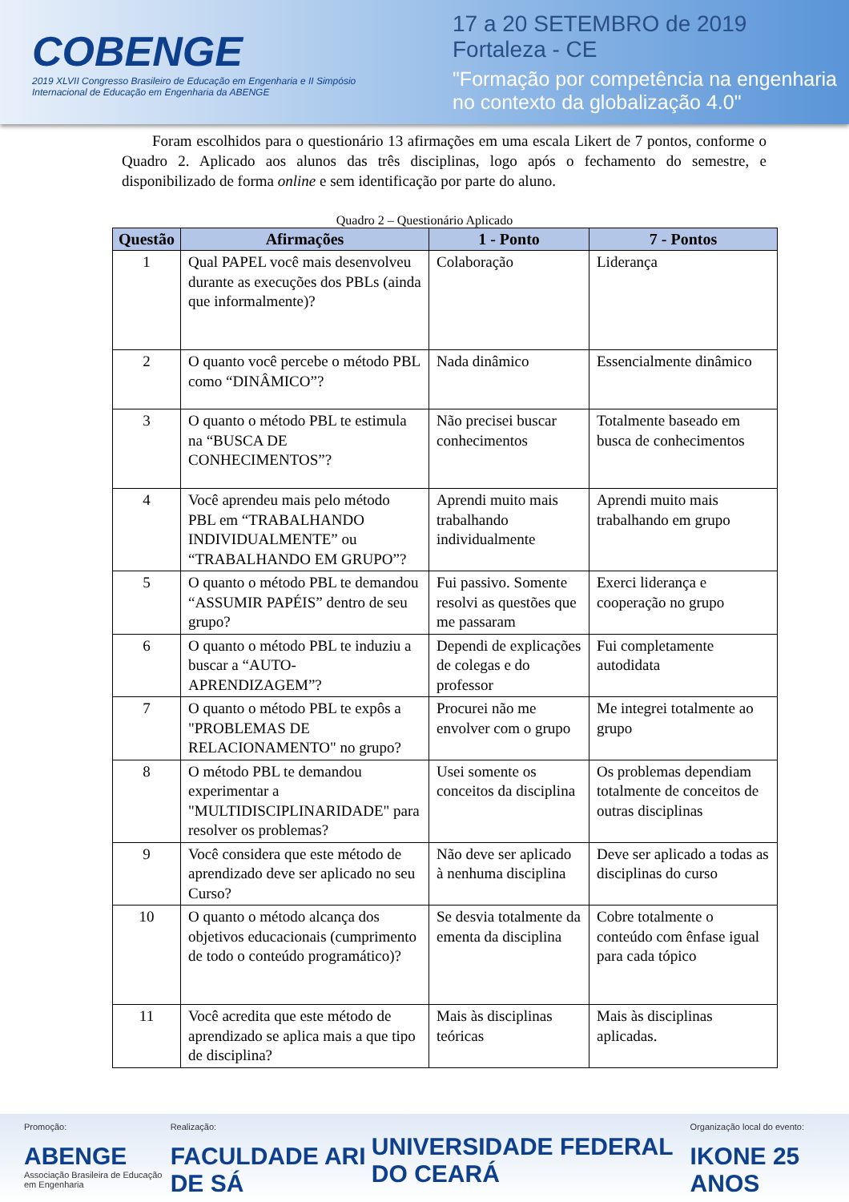COBENGE
2019 XLVII Congresso Brasileiro de Educação em Engenharia e II Simpósio Internacional de Educação em Engenharia da ABENGE
17 a 20 SETEMBRO de 2019
Fortaleza - CE
"Formação por competência na engenharia no contexto da globalização 4.0"
Foram escolhidos para o questionário 13 afirmações em uma escala Likert de 7 pontos, conforme o Quadro 2. Aplicado aos alunos das três disciplinas, logo após o fechamento do semestre, e disponibilizado de forma online e sem identificação por parte do aluno.
Quadro 2 – Questionário Aplicado
| Questão | Afirmações | 1 - Ponto | 7 - Pontos |
| --- | --- | --- | --- |
| 1 | Qual PAPEL você mais desenvolveu durante as execuções dos PBLs (ainda que informalmente)? | Colaboração | Liderança |
| 2 | O quanto você percebe o método PBL como “DINÂMICO”? | Nada dinâmico | Essencialmente dinâmico |
| 3 | O quanto o método PBL te estimula na “BUSCA DE CONHECIMENTOS”? | Não precisei buscar conhecimentos | Totalmente baseado em busca de conhecimentos |
| 4 | Você aprendeu mais pelo método PBL em “TRABALHANDO INDIVIDUALMENTE” ou “TRABALHANDO EM GRUPO”? | Aprendi muito mais trabalhando individualmente | Aprendi muito mais trabalhando em grupo |
| 5 | O quanto o método PBL te demandou “ASSUMIR PAPÉIS” dentro de seu grupo? | Fui passivo. Somente resolvi as questões que me passaram | Exerci liderança e cooperação no grupo |
| 6 | O quanto o método PBL te induziu a buscar a “AUTO-APRENDIZAGEM”? | Dependi de explicações de colegas e do professor | Fui completamente autodidata |
| 7 | O quanto o método PBL te expôs a "PROBLEMAS DE RELACIONAMENTO" no grupo? | Procurei não me envolver com o grupo | Me integrei totalmente ao grupo |
| 8 | O método PBL te demandou experimentar a "MULTIDISCIPLINARIDADE" para resolver os problemas? | Usei somente os conceitos da disciplina | Os problemas dependiam totalmente de conceitos de outras disciplinas |
| 9 | Você considera que este método de aprendizado deve ser aplicado no seu Curso? | Não deve ser aplicado à nenhuma disciplina | Deve ser aplicado a todas as disciplinas do curso |
| 10 | O quanto o método alcança dos objetivos educacionais (cumprimento de todo o conteúdo programático)? | Se desvia totalmente da ementa da disciplina | Cobre totalmente o conteúdo com ênfase igual para cada tópico |
| 11 | Você acredita que este método de aprendizado se aplica mais a que tipo de disciplina? | Mais às disciplinas teóricas | Mais às disciplinas aplicadas. |
Promoção:
ABENGE
Associação Brasileira de Educação em Engenharia
Realização:
FACULDADE ARI DE SÁ
UNIVERSIDADE FEDERAL DO CEARÁ
Organização local do evento:
IKONE 25 ANOS